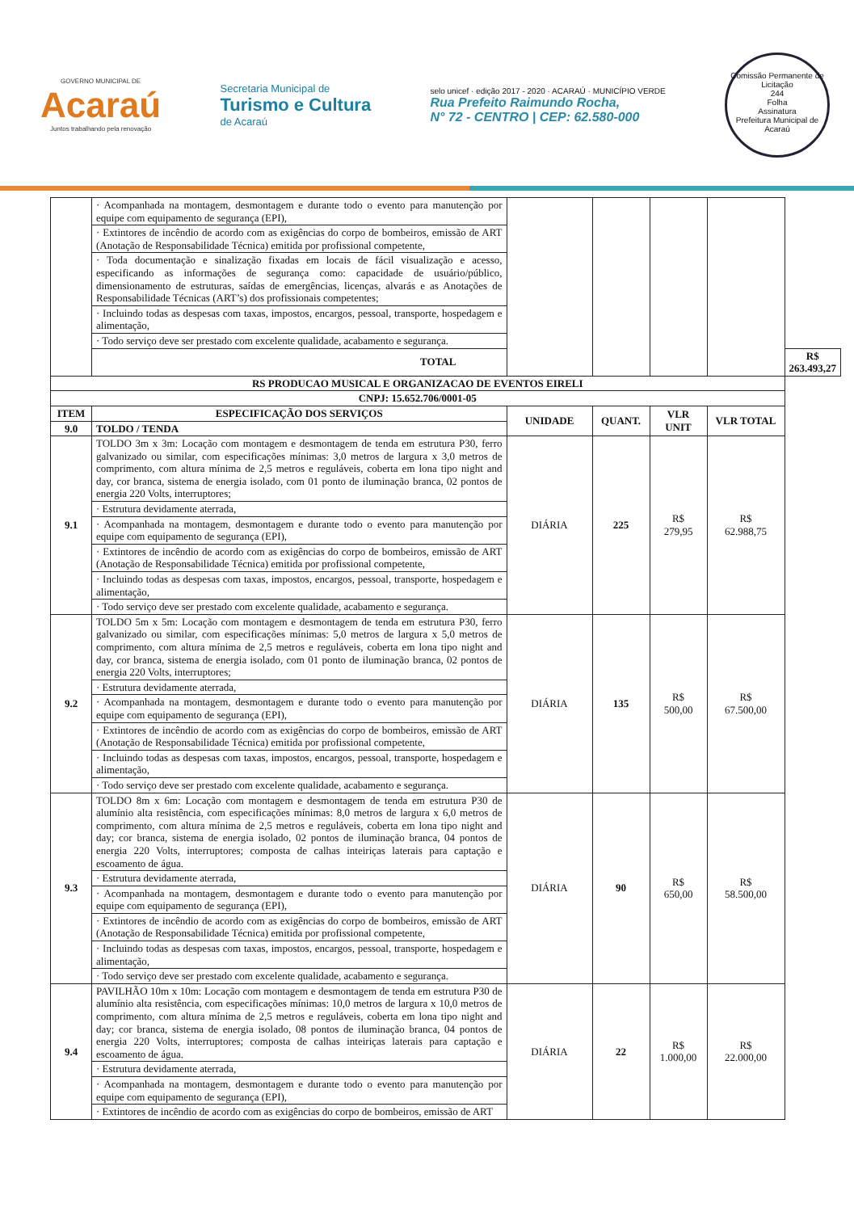GOVERNO MUNICIPAL DE
Acaraú
Juntos trabalhando pela renovação
Secretaria Municipal de
Turismo e Cultura
de Acaraú
selo unicef · edição 2017 - 2020 · ACARAÚ · MUNICÍPIO VERDE
Rua Prefeito Raimundo Rocha,
N° 72 - CENTRO | CEP: 62.580-000
Comissão Permanente de Licitação
244
Folha
Assinatura
Prefeitura Municipal de Acaraú
| | · Acompanhada na montagem, desmontagem e durante todo o evento para manutenção por equipe com equipamento de segurança (EPI), | | | | | |
| | · Extintores de incêndio de acordo com as exigências do corpo de bombeiros, emissão de ART (Anotação de Responsabilidade Técnica) emitida por profissional competente, | | | | | |
| | · Toda documentação e sinalização fixadas em locais de fácil visualização e acesso, especificando as informações de segurança como: capacidade de usuário/público, dimensionamento de estruturas, saídas de emergências, licenças, alvarás e as Anotações de Responsabilidade Técnicas (ART’s) dos profissionais competentes; | | | | | |
| | · Incluindo todas as despesas com taxas, impostos, encargos, pessoal, transporte, hospedagem e alimentação, | | | | | |
| | · Todo serviço deve ser prestado com excelente qualidade, acabamento e segurança. | | | | | |
| | TOTAL | | | | | R$ 263.493,27 |
| RS PRODUCAO MUSICAL E ORGANIZACAO DE EVENTOS EIRELI | | | | | | |
| CNPJ: 15.652.706/0001-05 | | | | | | |
| ITEM | ESPECIFICAÇÃO DOS SERVIÇOS | UNIDADE | QUANT. | VLR UNIT | VLR TOTAL | |
| 9.0 | TOLDO / TENDA | | | | | |
| 9.1 | TOLDO 3m x 3m: Locação com montagem e desmontagem de tenda em estrutura P30, ferro galvanizado ou similar, com especificações mínimas: 3,0 metros de largura x 3,0 metros de comprimento, com altura mínima de 2,5 metros e reguláveis, coberta em lona tipo night and day, cor branca, sistema de energia isolado, com 01 ponto de iluminação branca, 02 pontos de energia 220 Volts, interruptores; | DIÁRIA | 225 | R$ 279,95 | R$ 62.988,75 | |
| | · Estrutura devidamente aterrada, | | | | | |
| | · Acompanhada na montagem, desmontagem e durante todo o evento para manutenção por equipe com equipamento de segurança (EPI), | | | | | |
| | · Extintores de incêndio de acordo com as exigências do corpo de bombeiros, emissão de ART (Anotação de Responsabilidade Técnica) emitida por profissional competente, | | | | | |
| | · Incluindo todas as despesas com taxas, impostos, encargos, pessoal, transporte, hospedagem e alimentação, | | | | | |
| | · Todo serviço deve ser prestado com excelente qualidade, acabamento e segurança. | | | | | |
| 9.2 | TOLDO 5m x 5m: Locação com montagem e desmontagem de tenda em estrutura P30, ferro galvanizado ou similar, com especificações mínimas: 5,0 metros de largura x 5,0 metros de comprimento, com altura mínima de 2,5 metros e reguláveis, coberta em lona tipo night and day, cor branca, sistema de energia isolado, com 01 ponto de iluminação branca, 02 pontos de energia 220 Volts, interruptores; | DIÁRIA | 135 | R$ 500,00 | R$ 67.500,00 | |
| | · Estrutura devidamente aterrada, | | | | | |
| | · Acompanhada na montagem, desmontagem e durante todo o evento para manutenção por equipe com equipamento de segurança (EPI), | | | | | |
| | · Extintores de incêndio de acordo com as exigências do corpo de bombeiros, emissão de ART (Anotação de Responsabilidade Técnica) emitida por profissional competente, | | | | | |
| | · Incluindo todas as despesas com taxas, impostos, encargos, pessoal, transporte, hospedagem e alimentação, | | | | | |
| | · Todo serviço deve ser prestado com excelente qualidade, acabamento e segurança. | | | | | |
| 9.3 | TOLDO 8m x 6m: Locação com montagem e desmontagem de tenda em estrutura P30 de alumínio alta resistência, com especificações mínimas: 8,0 metros de largura x 6,0 metros de comprimento, com altura mínima de 2,5 metros e reguláveis, coberta em lona tipo night and day; cor branca, sistema de energia isolado, 02 pontos de iluminação branca, 04 pontos de energia 220 Volts, interruptores; composta de calhas inteiriças laterais para captação e escoamento de água. | DIÁRIA | 90 | R$ 650,00 | R$ 58.500,00 | |
| | · Estrutura devidamente aterrada, | | | | | |
| | · Acompanhada na montagem, desmontagem e durante todo o evento para manutenção por equipe com equipamento de segurança (EPI), | | | | | |
| | · Extintores de incêndio de acordo com as exigências do corpo de bombeiros, emissão de ART (Anotação de Responsabilidade Técnica) emitida por profissional competente, | | | | | |
| | · Incluindo todas as despesas com taxas, impostos, encargos, pessoal, transporte, hospedagem e alimentação, | | | | | |
| | · Todo serviço deve ser prestado com excelente qualidade, acabamento e segurança. | | | | | |
| 9.4 | PAVILHÃO 10m x 10m: Locação com montagem e desmontagem de tenda em estrutura P30 de alumínio alta resistência, com especificações mínimas: 10,0 metros de largura x 10,0 metros de comprimento, com altura mínima de 2,5 metros e reguláveis, coberta em lona tipo night and day; cor branca, sistema de energia isolado, 08 pontos de iluminação branca, 04 pontos de energia 220 Volts, interruptores; composta de calhas inteiriças laterais para captação e escoamento de água. | DIÁRIA | 22 | R$ 1.000,00 | R$ 22.000,00 | |
| | · Estrutura devidamente aterrada, | | | | | |
| | · Acompanhada na montagem, desmontagem e durante todo o evento para manutenção por equipe com equipamento de segurança (EPI), | | | | | |
| | · Extintores de incêndio de acordo com as exigências do corpo de bombeiros, emissão de ART | | | | | |